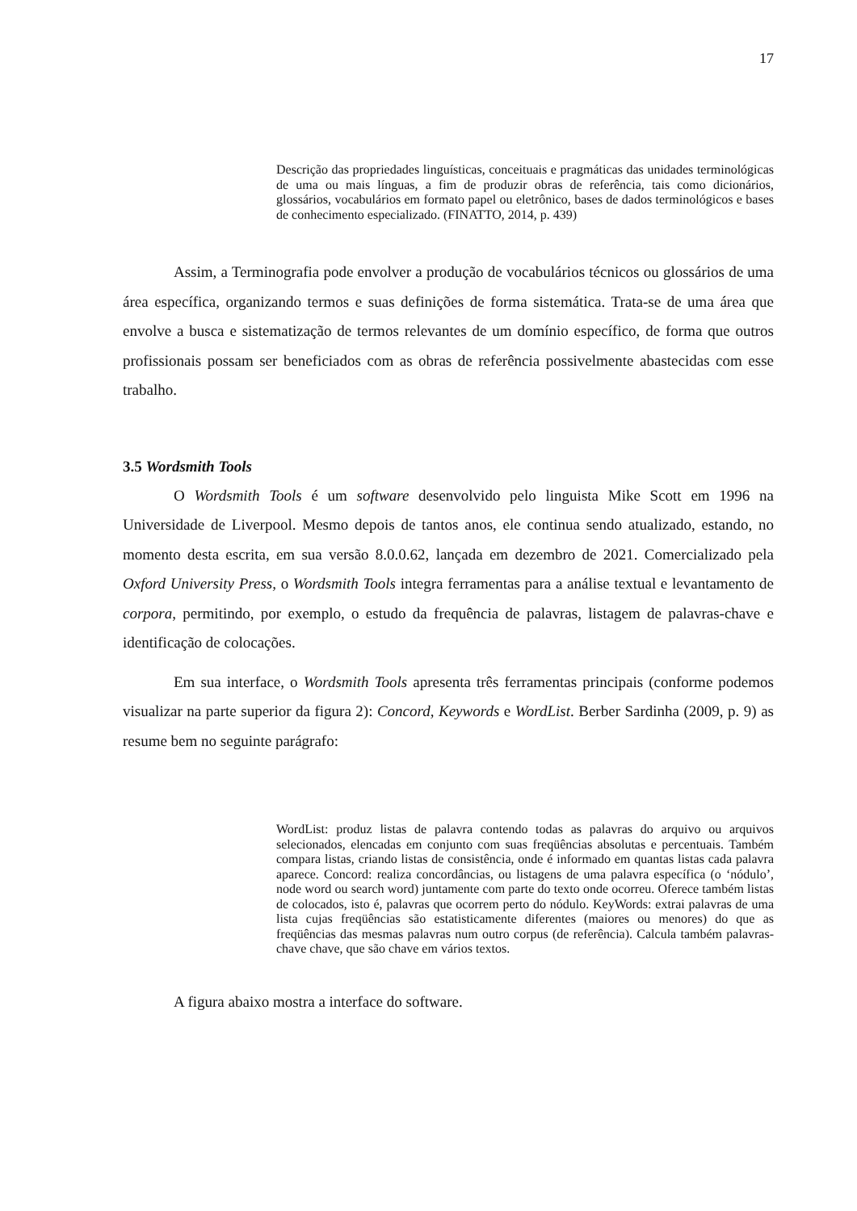17
Descrição das propriedades linguísticas, conceituais e pragmáticas das unidades terminológicas de uma ou mais línguas, a fim de produzir obras de referência, tais como dicionários, glossários, vocabulários em formato papel ou eletrônico, bases de dados terminológicos e bases de conhecimento especializado. (FINATTO, 2014, p. 439)
Assim, a Terminografia pode envolver a produção de vocabulários técnicos ou glossários de uma área específica, organizando termos e suas definições de forma sistemática. Trata-se de uma área que envolve a busca e sistematização de termos relevantes de um domínio específico, de forma que outros profissionais possam ser beneficiados com as obras de referência possivelmente abastecidas com esse trabalho.
3.5 Wordsmith Tools
O Wordsmith Tools é um software desenvolvido pelo linguista Mike Scott em 1996 na Universidade de Liverpool. Mesmo depois de tantos anos, ele continua sendo atualizado, estando, no momento desta escrita, em sua versão 8.0.0.62, lançada em dezembro de 2021. Comercializado pela Oxford University Press, o Wordsmith Tools integra ferramentas para a análise textual e levantamento de corpora, permitindo, por exemplo, o estudo da frequência de palavras, listagem de palavras-chave e identificação de colocações.
Em sua interface, o Wordsmith Tools apresenta três ferramentas principais (conforme podemos visualizar na parte superior da figura 2): Concord, Keywords e WordList. Berber Sardinha (2009, p. 9) as resume bem no seguinte parágrafo:
WordList: produz listas de palavra contendo todas as palavras do arquivo ou arquivos selecionados, elencadas em conjunto com suas freqüências absolutas e percentuais. Também compara listas, criando listas de consistência, onde é informado em quantas listas cada palavra aparece. Concord: realiza concordâncias, ou listagens de uma palavra específica (o ‘nódulo’, node word ou search word) juntamente com parte do texto onde ocorreu. Oferece também listas de colocados, isto é, palavras que ocorrem perto do nódulo. KeyWords: extrai palavras de uma lista cujas freqüências são estatisticamente diferentes (maiores ou menores) do que as freqüências das mesmas palavras num outro corpus (de referência). Calcula também palavras-chave chave, que são chave em vários textos.
A figura abaixo mostra a interface do software.